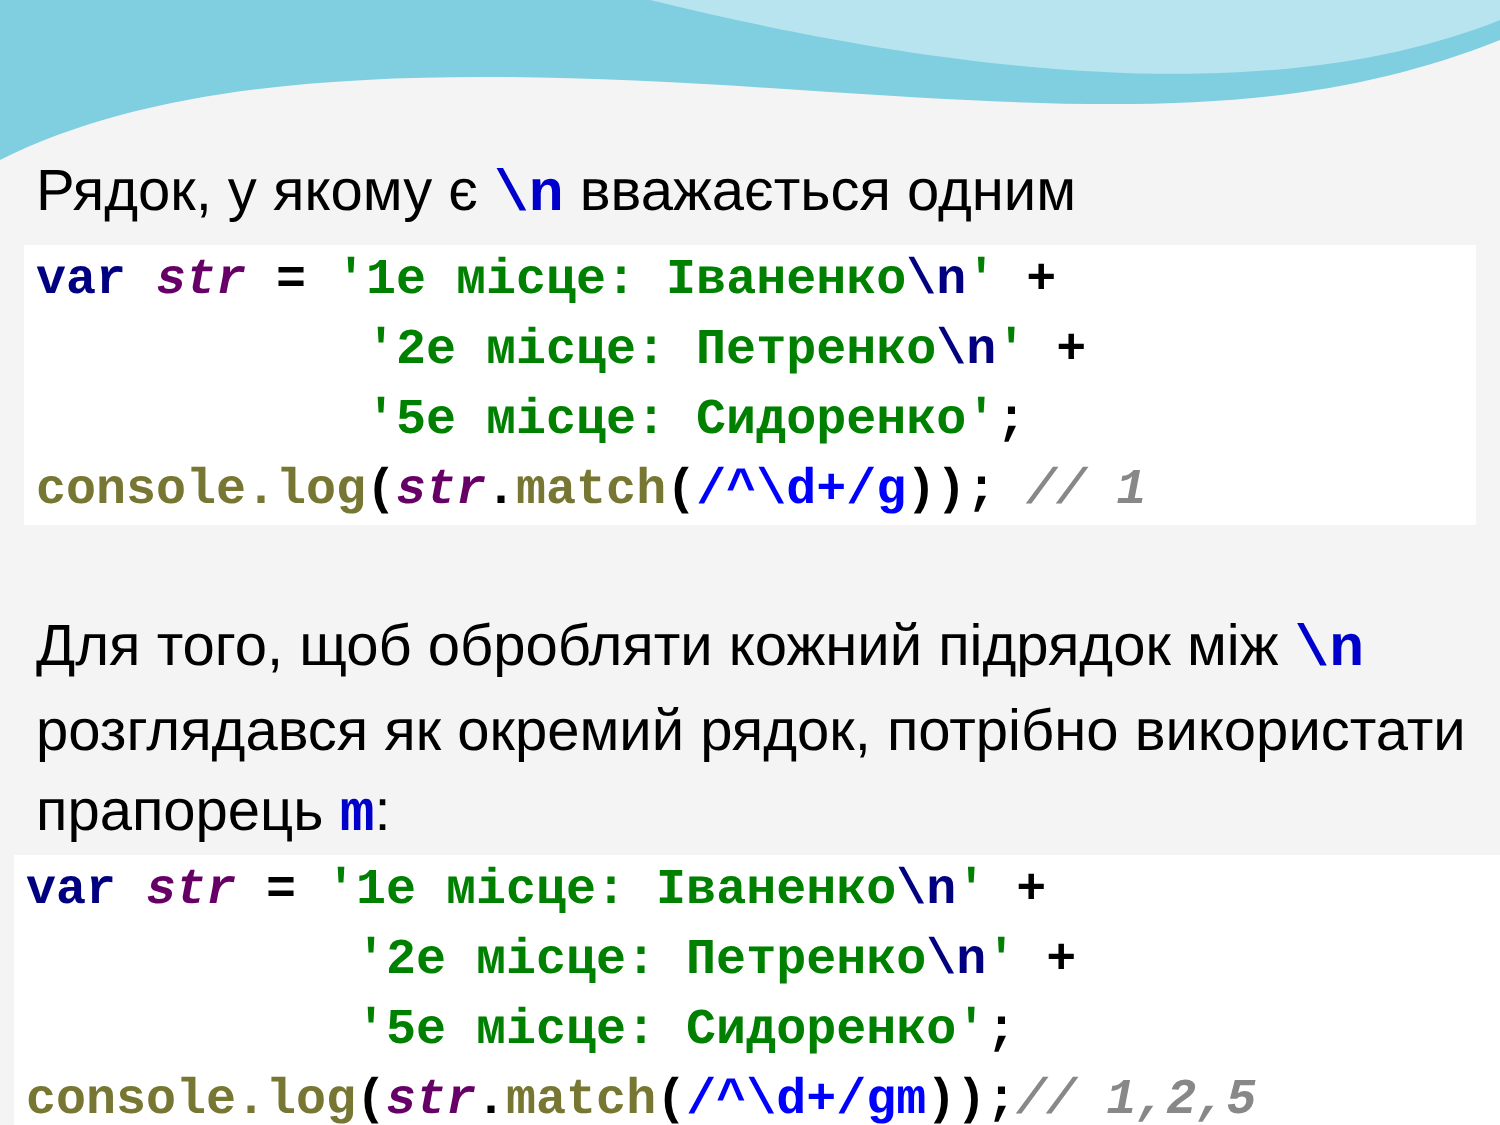Рядок, у якому є \n вважається одним
var str = '1е місце: Іваненко\n' +
           '2е місце: Петренко\n' +
           '5е місце: Сидоренко';
console.log(str.match(/^\d+/g)); // 1
Для того, щоб обробляти кожний підрядок між \n розглядався як окремий рядок, потрібно використати прапорець m:
var str = '1е місце: Іваненко\n' +
           '2е місце: Петренко\n' +
           '5е місце: Сидоренко';
console.log(str.match(/^\d+/gm));// 1,2,5